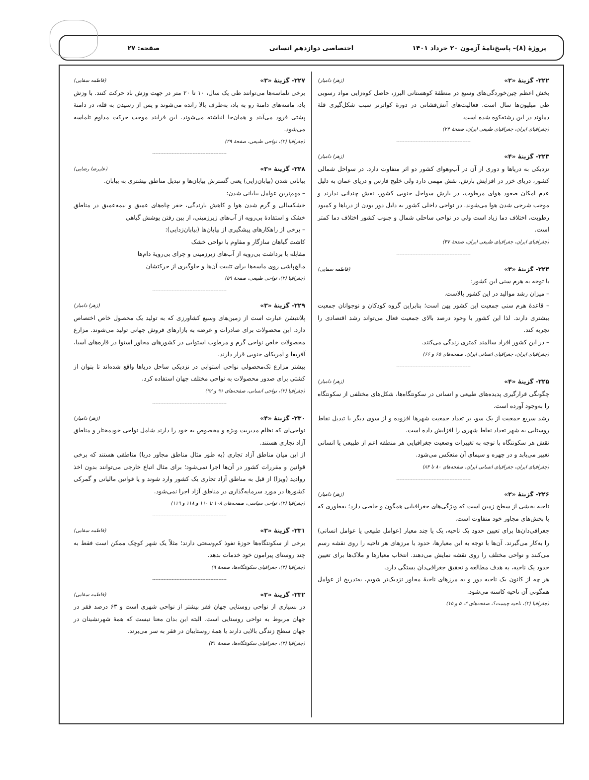پروژهٔ (۸)– پاسخ‌نامهٔ آزمون ۲۰ خرداد ۱۴۰۱
اختصاصی دوازدهم انسانی صفحه: ۲۷
۲۲۲- گزینهٔ «۲» (زهرا دامیار)
بخش اعظم چین‌خوردگی‌های وسیع در منطقهٔ کوهستانی البرز، حاصل کوه‌زایی مواد رسوبی طی میلیون‌ها سال است. فعالیت‌های آتش‌فشانی در دورهٔ کواترنر سبب شکل‌گیری قلهٔ دماوند در این رشته‌کوه شده است.
(جغرافیای ایران، جغرافیای طبیعی ایران، صفحهٔ ۲۴)
----------------------------------------------
۲۲۳- گزینهٔ «۴» (زهرا دامیار)
نزدیکی به دریاها و دوری از آن در آب‌وهوای کشور دو اثر متفاوت دارد. در سواحل شمالی کشور، دریای خزر در افزایش بارش، نقش مهمی دارد ولی خلیج فارس و دریای عمان به دلیل عدم امکان صعود هوای مرطوب، در بارش سواحل جنوبی کشور، نقش چندانی ندارند و موجب شرجی شدن هوا می‌شوند. در نواحی داخلی کشور به دلیل دور بودن از دریاها و کمبود رطوبت، اختلاف دما زیاد است ولی در نواحی ساحلی شمال و جنوب کشور اختلاف دما کمتر است.
(جغرافیای ایران، جغرافیای طبیعی ایران، صفحهٔ ۳۷)
----------------------------------------------
۲۲۴- گزینهٔ «۳» (فاطمه سقایی)
با توجه به هرم سنی این کشور:
– میزان رشد موالید در این کشور بالاست.
– قاعدهٔ هرم سنی جمعیت این کشور پهن است؛ بنابراین گروه کودکان و نوجوانان جمعیت بیشتری دارند. لذا این کشور با وجود درصد بالای جمعیت فعال می‌تواند رشد اقتصادی را تجربه کند.
– در این کشور افراد سالمند کمتری زندگی می‌کنند.
(جغرافیای ایران، جغرافیای انسانی ایران، صفحه‌های ۶۵ و ۶۶)
----------------------------------------------
۲۲۵- گزینهٔ «۴» (زهرا دامیار)
چگونگی قرارگیری پدیده‌های طبیعی و انسانی در سکونتگاه‌ها، شکل‌های مختلفی از سکونتگاه را به‌وجود آورده است.
رشد سریع جمعیت از یک سو، بر تعداد جمعیت شهرها افزوده و از سوی دیگر با تبدیل نقاط روستایی به شهر تعداد نقاط شهری را افزایش داده است.
نقش هر سکونتگاه با توجه به تغییرات وضعیت جغرافیایی هر منطقه اعم از طبیعی یا انسانی تغییر می‌یابد و در چهره و سیمای آن منعکس می‌شود.
(جغرافیای ایران، جغرافیای انسانی ایران، صفحه‌های ۸۰ تا ۸۴)
----------------------------------------------
۲۲۶- گزینهٔ «۲» (زهرا دامیار)
ناحیه بخشی از سطح زمین است که ویژگی‌های جغرافیایی همگون و خاصی دارد؛ به‌طوری که با بخش‌های مجاور خود متفاوت است.
جغرافی‌دان‌ها برای تعیین حدود یک ناحیه، یک یا چند معیار (عوامل طبیعی یا عوامل انسانی) را به‌کار می‌گیرند. آن‌ها با توجه به این معیارها، حدود یا مرزهای هر ناحیه را روی نقشه رسم می‌کنند و نواحی مختلف را روی نقشه نمایش می‌دهند. انتخاب معیارها و ملاک‌ها برای تعیین حدود یک ناحیه، به هدف مطالعه و تحقیق جغرافی‌دان بستگی دارد.
هر چه از کانون یک ناحیه دور و به مرزهای ناحیهٔ مجاور نزدیک‌تر شویم، به‌تدریج از عوامل همگونی آن ناحیه کاسته می‌شود.
(جغرافیا (۲)، ناحیه چیست؟، صفحه‌های ۴، ۵ و ۱۵)
۲۲۷- گزینهٔ «۳» (فاطمه سقایی)
برخی تلماسه‌ها می‌توانند طی یک سال، ۱۰ تا ۲۰ متر در جهت وزش باد حرکت کنند. با وزش باد، ماسه‌های دامنهٔ رو به باد، به‌طرف بالا رانده می‌شوند و پس از رسیدن به قله، در دامنهٔ پشتی فرود می‌آیند و همان‌جا انباشته می‌شوند. این فرایند موجب حرکت مداوم تلماسه می‌شود.
(جغرافیا (۲)، نواحی طبیعی، صفحهٔ ۴۹)
----------------------------------------------
۲۲۸- گزینهٔ «۳» (علیرضا رضایی)
بیابانی شدن (بیابان‌زایی) یعنی گسترش بیابان‌ها و تبدیل مناطق بیشتری به بیابان.
– مهم‌ترین عوامل بیابانی شدن:
خشکسالی و گرم شدن هوا و کاهش بارندگی، حفر چاه‌های عمیق و نیمه‌عمیق در مناطق خشک و استفادهٔ بی‌رویه از آب‌های زیرزمینی، از بین رفتن پوشش گیاهی
– برخی از راهکارهای پیشگیری از بیابان‌ها (بیابان‌زدایی):
کاشت گیاهان سازگار و مقاوم با نواحی خشک
مقابله با برداشت بی‌رویه از آب‌های زیرزمینی و چرای بی‌رویهٔ دام‌ها
مالچ‌پاشی روی ماسه‌ها برای تثبیت آن‌ها و جلوگیری از حرکتشان
(جغرافیا (۲)، نواحی طبیعی، صفحهٔ ۵۹)
----------------------------------------------
۲۲۹- گزینهٔ «۳» (زهرا دامیار)
پلانتیشن عبارت است از زمین‌های وسیع کشاورزی که به تولید یک محصول خاص اختصاص دارد. این محصولات برای صادرات و عرضه به بازارهای فروش جهانی تولید می‌شوند. مزارع محصولات خاص نواحی گرم و مرطوب استوایی در کشورهای مجاور استوا در قاره‌های آسیا، آفریقا و آمریکای جنوبی قرار دارند.
بیشتر مزارع تک‌محصولی نواحی استوایی در نزدیکی ساحل دریاها واقع شده‌اند تا بتوان از کشتی برای صدور محصولات به نواحی مختلف جهان استفاده کرد.
(جغرافیا (۲)، نواحی انسانی، صفحه‌های ۹۱ و ۹۲)
----------------------------------------------
۲۳۰- گزینهٔ «۴» (زهرا دامیار)
نواحی‌ای که نظام مدیریت ویژه و مخصوص به خود را دارند شامل نواحی خودمختار و مناطق آزاد تجاری هستند.
از این میان مناطق آزاد تجاری (به طور مثال مناطق مجاور دریا) مناطقی هستند که برخی قوانین و مقررات کشور در آن‌ها اجرا نمی‌شود؛ برای مثال اتباع خارجی می‌توانند بدون اخذ روادید (ویزا) از قبل به مناطق آزاد تجاری یک کشور وارد شوند و یا قوانین مالیاتی و گمرکی کشورها در مورد سرمایه‌گذاری در مناطق آزاد اجرا نمی‌شود.
(جغرافیا (۲)، نواحی سیاسی، صفحه‌های ۱۰۸ تا ۱۱۰ و ۱۱۸ و ۱۱۹)
----------------------------------------------
۲۳۱- گزینهٔ «۳» (فاطمه سقایی)
برخی از سکونتگاه‌ها حوزهٔ نفوذ کم‌وسعتی دارند؛ مثلاً یک شهر کوچک ممکن است فقط به چند روستای پیرامون خود خدمات بدهد.
(جغرافیا (۳)، جغرافیای سکونتگاه‌ها، صفحهٔ ۹)
----------------------------------------------
۲۳۲- گزینهٔ «۲» (فاطمه سقایی)
در بسیاری از نواحی روستایی جهان فقر بیشتر از نواحی شهری است و ۶۳ درصد فقر در جهان مربوط به نواحی روستایی است. البته این بدان معنا نیست که همهٔ شهرنشینان در جهان سطح زندگی بالایی دارند یا همهٔ روستاییان در فقر به سر می‌برند.
(جغرافیا (۳)، جغرافیای سکونتگاه‌ها، صفحهٔ ۳۱)